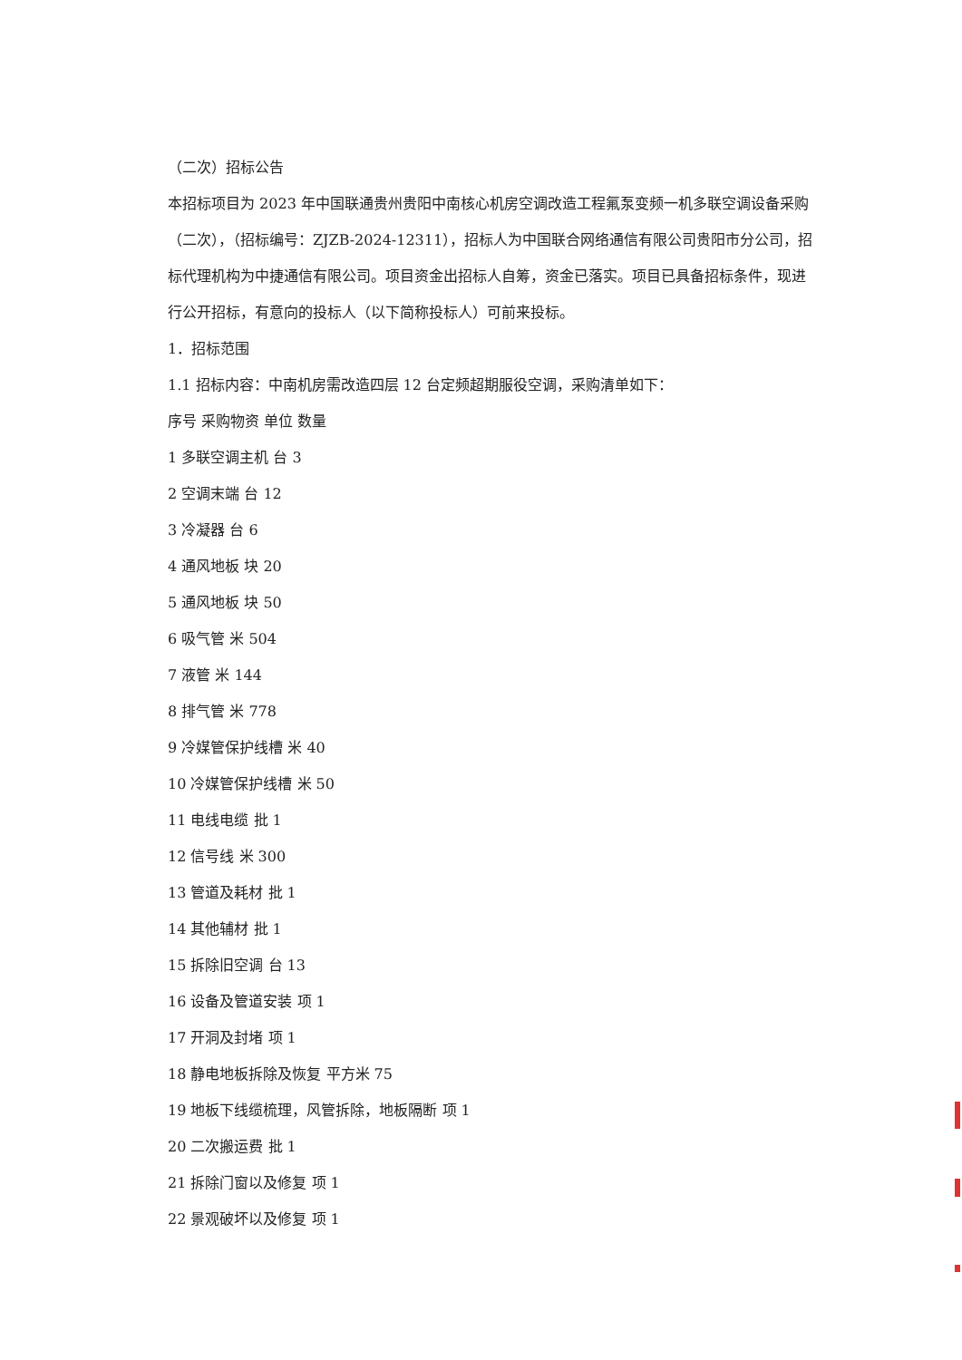（二次）招标公告
本招标项目为 2023 年中国联通贵州贵阳中南核心机房空调改造工程氟泵变频一机多联空调设备采购（二次），（招标编号：ZJZB-2024-12311），招标人为中国联合网络通信有限公司贵阳市分公司，招标代理机构为中捷通信有限公司。项目资金出招标人自筹，资金已落实。项目已具备招标条件，现进行公开招标，有意向的投标人（以下简称投标人）可前来投标。
1．招标范围
1.1 招标内容：中南机房需改造四层 12 台定频超期服役空调，采购清单如下：
序号 采购物资 单位 数量
1 多联空调主机 台 3
2 空调末端 台 12
3 冷凝器 台 6
4 通风地板 块 20
5 通风地板 块 50
6 吸气管 米 504
7 液管 米 144
8 排气管 米 778
9 冷媒管保护线槽 米 40
10 冷媒管保护线槽 米 50
11 电线电缆 批 1
12 信号线 米 300
13 管道及耗材 批 1
14 其他辅材 批 1
15 拆除旧空调 台 13
16 设备及管道安装 项 1
17 开洞及封堵 项 1
18 静电地板拆除及恢复 平方米 75
19 地板下线缆梳理，风管拆除，地板隔断 项 1
20 二次搬运费 批 1
21 拆除门窗以及修复 项 1
22 景观破坏以及修复 项 1